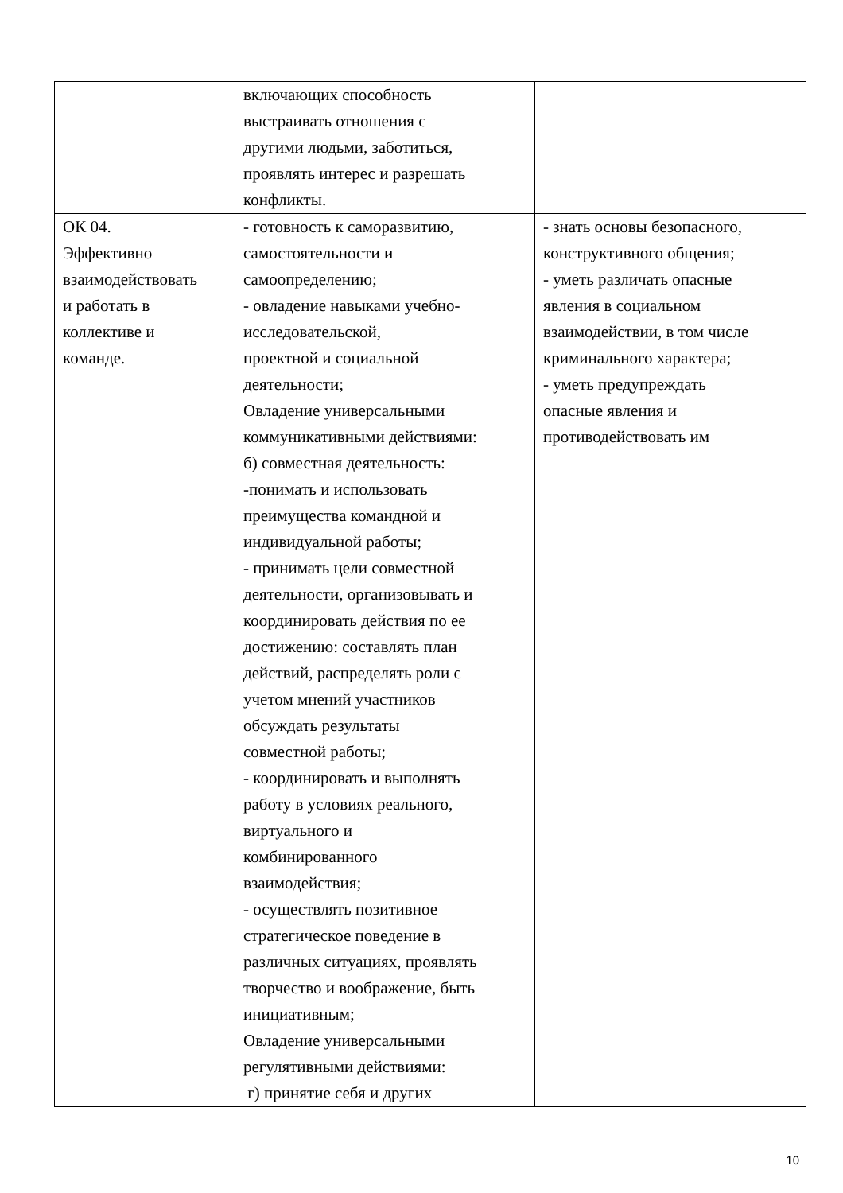| | включающих способность выстраивать отношения с другими людьми, заботиться, проявлять интерес и разрешать конфликты. | |
| ОК 04. Эффективно взаимодействовать и работать в коллективе и команде. | - готовность к саморазвитию, самостоятельности и самоопределению; - овладение навыками учебно- исследовательской, проектной и социальной деятельности; Овладение универсальными коммуникативными действиями: б) совместная деятельность: -понимать и использовать преимущества командной и индивидуальной работы; - принимать цели совместной деятельности, организовывать и координировать действия по ее достижению: составлять план действий, распределять роли с учетом мнений участников обсуждать результаты совместной работы; - координировать и выполнять работу в условиях реального, виртуального и комбинированного взаимодействия; - осуществлять позитивное стратегическое поведение в различных ситуациях, проявлять творчество и воображение, быть инициативным; Овладение универсальными регулятивными действиями: г) принятие себя и других | - знать основы безопасного, конструктивного общения; - уметь различать опасные явления в социальном взаимодействии, в том числе криминального характера; - уметь предупреждать опасные явления и противодействовать им |
10